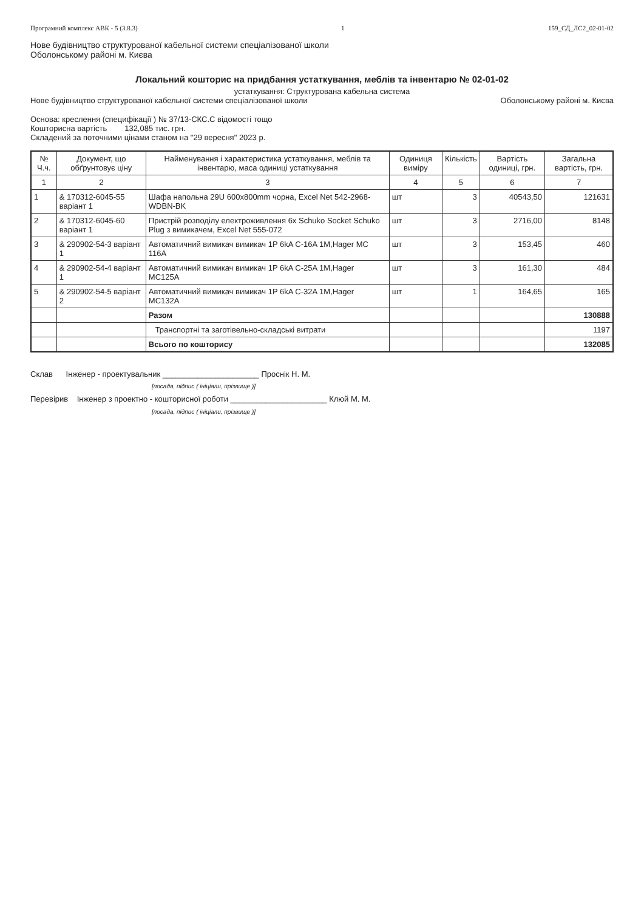Програмний комплекс АВК - 5 (3.8.3) 1 159_СД_ЛС2_02-01-02
Нове будівництво структурованої кабельної системи спеціалізованої школи
Оболонському районі м. Києва
Локальний кошторис на придбання устаткування, меблів та інвентарю № 02-01-02
устаткування: Структурована кабельна система
Нове будівництво структурованої кабельної системи спеціалізованої школи Оболонському районі м. Києва
Основа: креслення (специфікації ) № 37/13-СКС.С відомості тощо
Кошторисна вартість 132,085 тис. грн.
Складений за поточними цінами станом на "29 вересня" 2023 р.
| № Ч.ч. | Документ, що обґрунтовує ціну | Найменування і характеристика устаткування, меблів та інвентарю, маса одиниці устаткування | Одиниця виміру | Кількість | Вартість одиниці, грн. | Загальна вартість, грн. |
| --- | --- | --- | --- | --- | --- | --- |
| 1 | 2 | 3 | 4 | 5 | 6 | 7 |
| 1 | & 170312-6045-55 варіант 1 | Шафа напольна 29U 600x800mm чорна, Excel Net 542-2968-WDBN-BK | шт | 3 | 40543,50 | 121631 |
| 2 | & 170312-6045-60 варіант 1 | Пристрій розподілу електроживлення 6x Schuko Socket Schuko Plug з вимикачем, Excel Net 555-072 | шт | 3 | 2716,00 | 8148 |
| 3 | & 290902-54-3 варіант 1 | Автоматичний вимикач вимикач 1P 6kA C-16A 1M,Hager MC 116A | шт | 3 | 153,45 | 460 |
| 4 | & 290902-54-4 варіант 1 | Автоматичний вимикач вимикач 1P 6kA C-25A 1M,Hager MC125A | шт | 3 | 161,30 | 484 |
| 5 | & 290902-54-5 варіант 2 | Автоматичний вимикач вимикач 1P 6kA C-32A 1M,Hager MC132A | шт | 1 | 164,65 | 165 |
| | | Разом | | | | 130888 |
| | | Транспортні та заготівельно-складські витрати | | | | 1197 |
| | | Всього по кошторису | | | | 132085 |
Склав Інженер - проектувальник ______________________ Проснік Н. М.
[посада, підпис ( ініціали, прізвище )]
Перевірив Інженер з проектно - кошторисної роботи ______________________ Клюй М. М.
[посада, підпис ( ініціали, прізвище )]